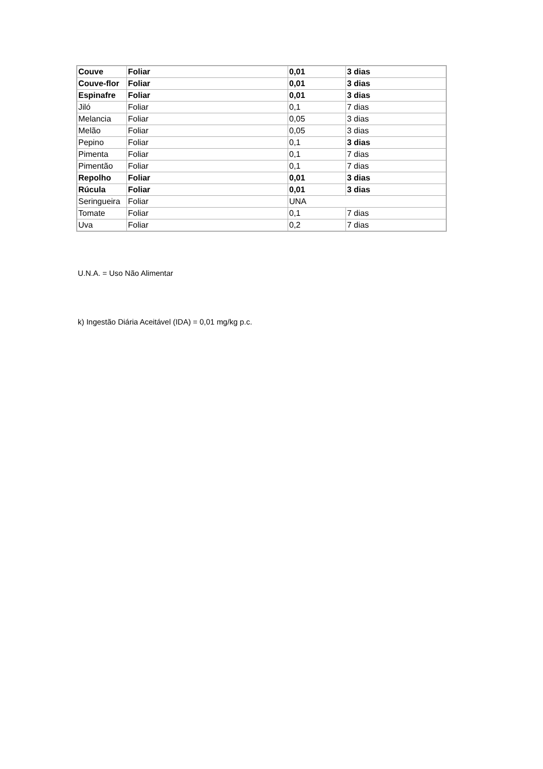| Couve | Foliar | 0,01 | 3 dias |
| Couve-flor | Foliar | 0,01 | 3 dias |
| Espinafre | Foliar | 0,01 | 3 dias |
| Jiló | Foliar | 0,1 | 7 dias |
| Melancia | Foliar | 0,05 | 3 dias |
| Melão | Foliar | 0,05 | 3 dias |
| Pepino | Foliar | 0,1 | 3 dias |
| Pimenta | Foliar | 0,1 | 7 dias |
| Pimentão | Foliar | 0,1 | 7 dias |
| Repolho | Foliar | 0,01 | 3 dias |
| Rúcula | Foliar | 0,01 | 3 dias |
| Seringueira | Foliar | UNA | |
| Tomate | Foliar | 0,1 | 7 dias |
| Uva | Foliar | 0,2 | 7 dias |
U.N.A. = Uso Não Alimentar
k) Ingestão Diária Aceitável (IDA) = 0,01 mg/kg p.c.